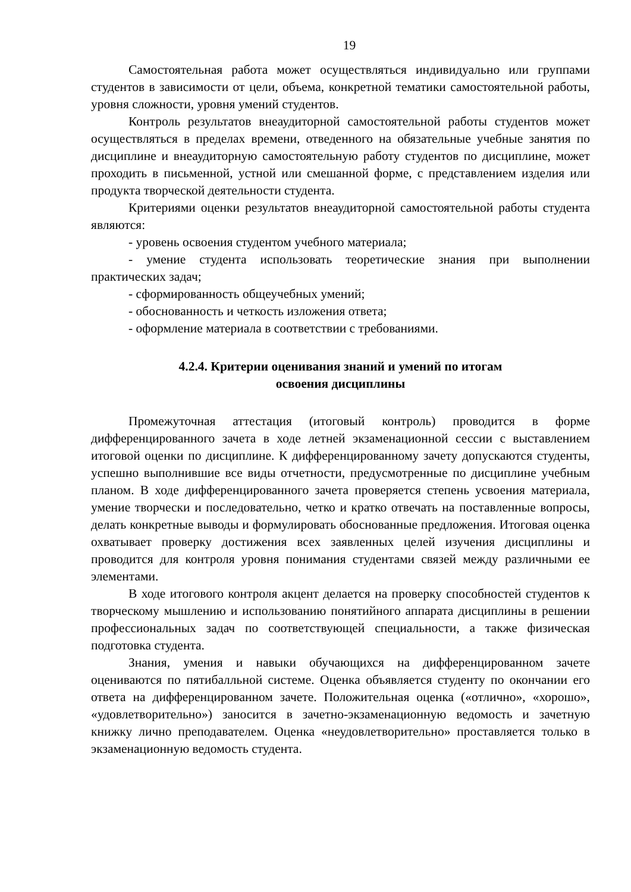19
Самостоятельная работа может осуществляться индивидуально или группами студентов в зависимости от цели, объема, конкретной тематики самостоятельной работы, уровня сложности, уровня умений студентов.
Контроль результатов внеаудиторной самостоятельной работы студентов может осуществляться в пределах времени, отведенного на обязательные учебные занятия по дисциплине и внеаудиторную самостоятельную работу студентов по дисциплине, может проходить в письменной, устной или смешанной форме, с представлением изделия или продукта творческой деятельности студента.
Критериями оценки результатов внеаудиторной самостоятельной работы студента являются:
- уровень освоения студентом учебного материала;
- умение студента использовать теоретические знания при выполнении практических задач;
- сформированность общеучебных умений;
- обоснованность и четкость изложения ответа;
- оформление материала в соответствии с требованиями.
4.2.4. Критерии оценивания знаний и умений по итогам
освоения дисциплины
Промежуточная аттестация (итоговый контроль) проводится в форме дифференцированного зачета в ходе летней экзаменационной сессии с выставлением итоговой оценки по дисциплине. К дифференцированному зачету допускаются студенты, успешно выполнившие все виды отчетности, предусмотренные по дисциплине учебным планом. В ходе дифференцированного зачета проверяется степень усвоения материала, умение творчески и последовательно, четко и кратко отвечать на поставленные вопросы, делать конкретные выводы и формулировать обоснованные предложения. Итоговая оценка охватывает проверку достижения всех заявленных целей изучения дисциплины и проводится для контроля уровня понимания студентами связей между различными ее элементами.
В ходе итогового контроля акцент делается на проверку способностей студентов к творческому мышлению и использованию понятийного аппарата дисциплины в решении профессиональных задач по соответствующей специальности, а также физическая подготовка студента.
Знания, умения и навыки обучающихся на дифференцированном зачете оцениваются по пятибалльной системе. Оценка объявляется студенту по окончании его ответа на дифференцированном зачете. Положительная оценка («отлично», «хорошо», «удовлетворительно») заносится в зачетно-экзаменационную ведомость и зачетную книжку лично преподавателем. Оценка «неудовлетворительно» проставляется только в экзаменационную ведомость студента.